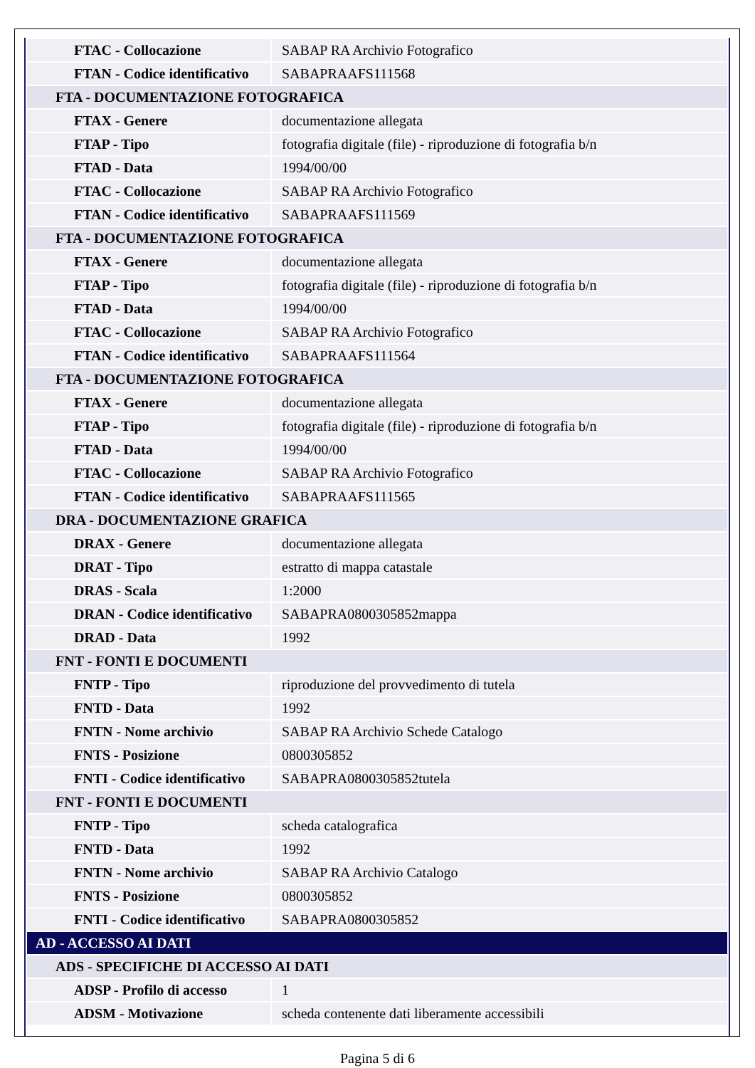| FTAC - Collocazione | SABAP RA Archivio Fotografico |
| FTAN - Codice identificativo | SABAPRAAFS111568 |
| FTA - DOCUMENTAZIONE FOTOGRAFICA | |
| FTAX - Genere | documentazione allegata |
| FTAP - Tipo | fotografia digitale (file) - riproduzione di fotografia b/n |
| FTAD - Data | 1994/00/00 |
| FTAC - Collocazione | SABAP RA Archivio Fotografico |
| FTAN - Codice identificativo | SABAPRAAFS111569 |
| FTA - DOCUMENTAZIONE FOTOGRAFICA | |
| FTAX - Genere | documentazione allegata |
| FTAP - Tipo | fotografia digitale (file) - riproduzione di fotografia b/n |
| FTAD - Data | 1994/00/00 |
| FTAC - Collocazione | SABAP RA Archivio Fotografico |
| FTAN - Codice identificativo | SABAPRAAFS111564 |
| FTA - DOCUMENTAZIONE FOTOGRAFICA | |
| FTAX - Genere | documentazione allegata |
| FTAP - Tipo | fotografia digitale (file) - riproduzione di fotografia b/n |
| FTAD - Data | 1994/00/00 |
| FTAC - Collocazione | SABAP RA Archivio Fotografico |
| FTAN - Codice identificativo | SABAPRAAFS111565 |
| DRA - DOCUMENTAZIONE GRAFICA | |
| DRAX - Genere | documentazione allegata |
| DRAT - Tipo | estratto di mappa catastale |
| DRAS - Scala | 1:2000 |
| DRAN - Codice identificativo | SABAPRA0800305852mappa |
| DRAD - Data | 1992 |
| FNT - FONTI E DOCUMENTI | |
| FNTP - Tipo | riproduzione del provvedimento di tutela |
| FNTD - Data | 1992 |
| FNTN - Nome archivio | SABAP RA Archivio Schede Catalogo |
| FNTS - Posizione | 0800305852 |
| FNTI - Codice identificativo | SABAPRA0800305852tutela |
| FNT - FONTI E DOCUMENTI | |
| FNTP - Tipo | scheda catalografica |
| FNTD - Data | 1992 |
| FNTN - Nome archivio | SABAP RA Archivio Catalogo |
| FNTS - Posizione | 0800305852 |
| FNTI - Codice identificativo | SABAPRA0800305852 |
| AD - ACCESSO AI DATI | |
| ADS - SPECIFICHE DI ACCESSO AI DATI | |
| ADSP - Profilo di accesso | 1 |
| ADSM - Motivazione | scheda contenente dati liberamente accessibili |
Pagina 5 di 6